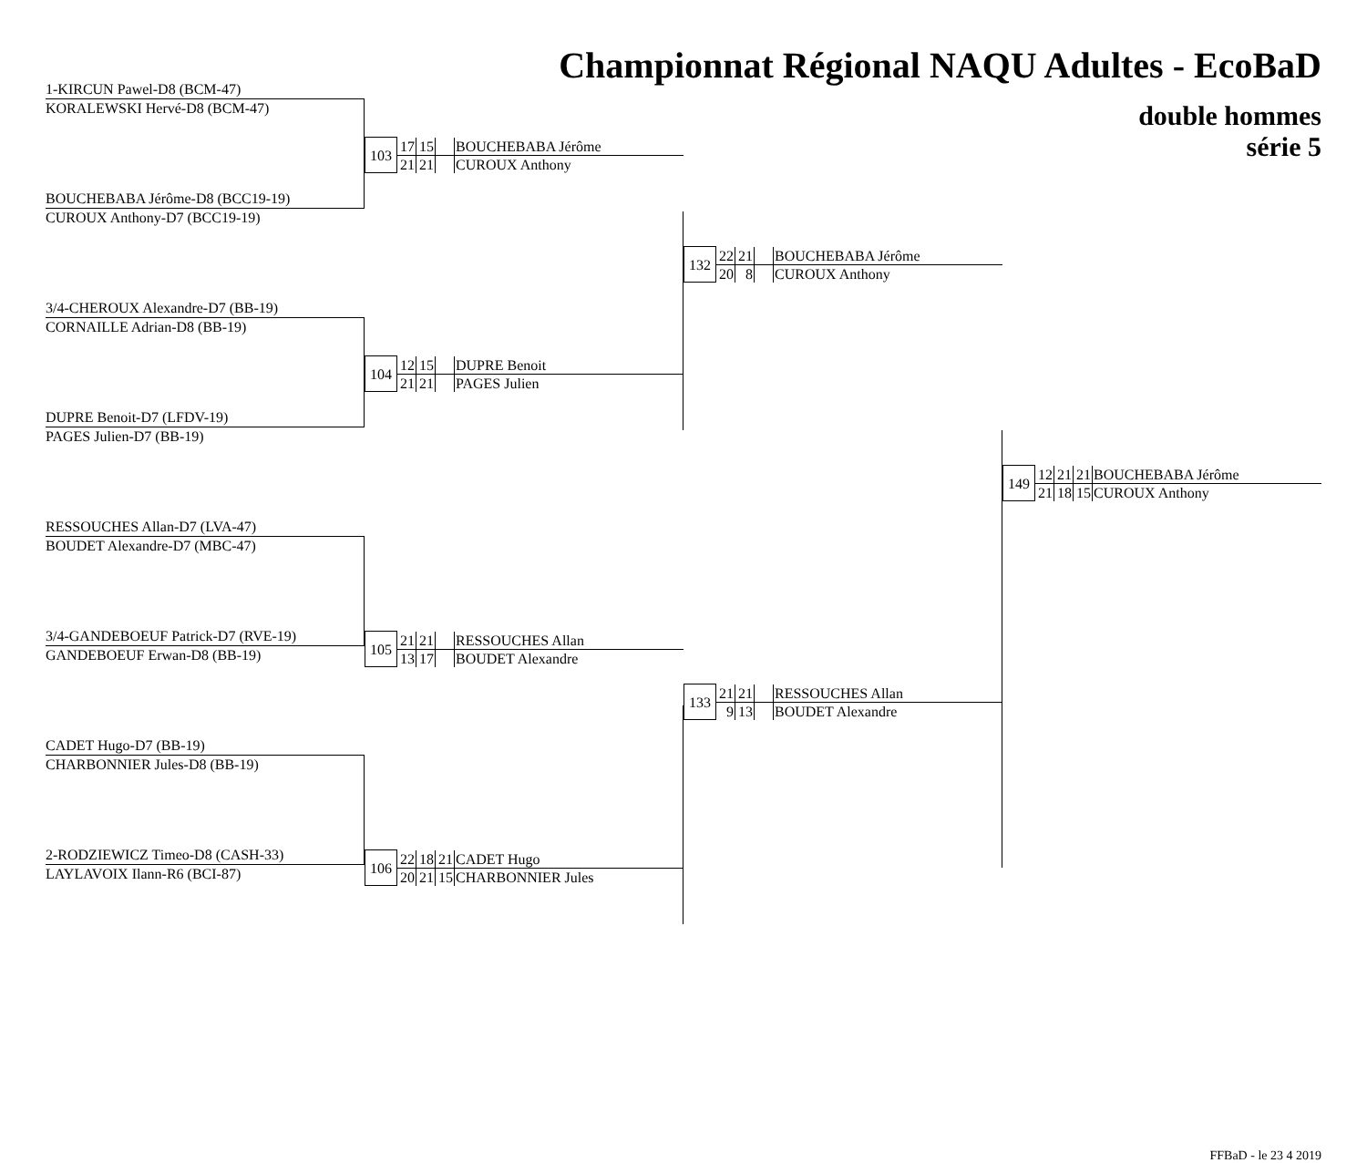Championnat Régional NAQU Adultes - EcoBaD
1-KIRCUN Pawel-D8 (BCM-47)
KORALEWSKI Hervé-D8 (BCM-47)
BOUCHEBABA Jérôme-D8 (BCC19-19)
CUROUX Anthony-D7 (BCC19-19)
3/4-CHEROUX Alexandre-D7 (BB-19)
CORNAILLE Adrian-D8 (BB-19)
DUPRE Benoit-D7 (LFDV-19)
PAGES Julien-D7 (BB-19)
RESSOUCHES Allan-D7 (LVA-47)
BOUDET Alexandre-D7 (MBC-47)
3/4-GANDEBOEUF Patrick-D7 (RVE-19)
GANDEBOEUF Erwan-D8 (BB-19)
CADET Hugo-D7 (BB-19)
CHARBONNIER Jules-D8 (BB-19)
2-RODZIEWICZ Timeo-D8 (CASH-33)
LAYLAVOIX Ilann-R6 (BCI-87)
| 103 | 17 | 15 | | BOUCHEBABA Jérôme |
| | 21 | 21 | | CUROUX Anthony |
| 104 | 12 | 15 | | DUPRE Benoit |
| | 21 | 21 | | PAGES Julien |
| 105 | 21 | 21 | | RESSOUCHES Allan |
| | 13 | 17 | | BOUDET Alexandre |
| 106 | 22 | 18 | 21 | CADET Hugo |
| | 20 | 21 | 15 | CHARBONNIER Jules |
| 132 | 22 | 21 | | BOUCHEBABA Jérôme |
| | 20 | 8 | | CUROUX Anthony |
| 133 | 21 | 21 | | RESSOUCHES Allan |
| | 9 | 13 | | BOUDET Alexandre |
double hommes
série 5
| 149 | 12 | 21 | 21 | BOUCHEBABA Jérôme |
| | 21 | 18 | 15 | CUROUX Anthony |
FFBaD - le 23 4 2019